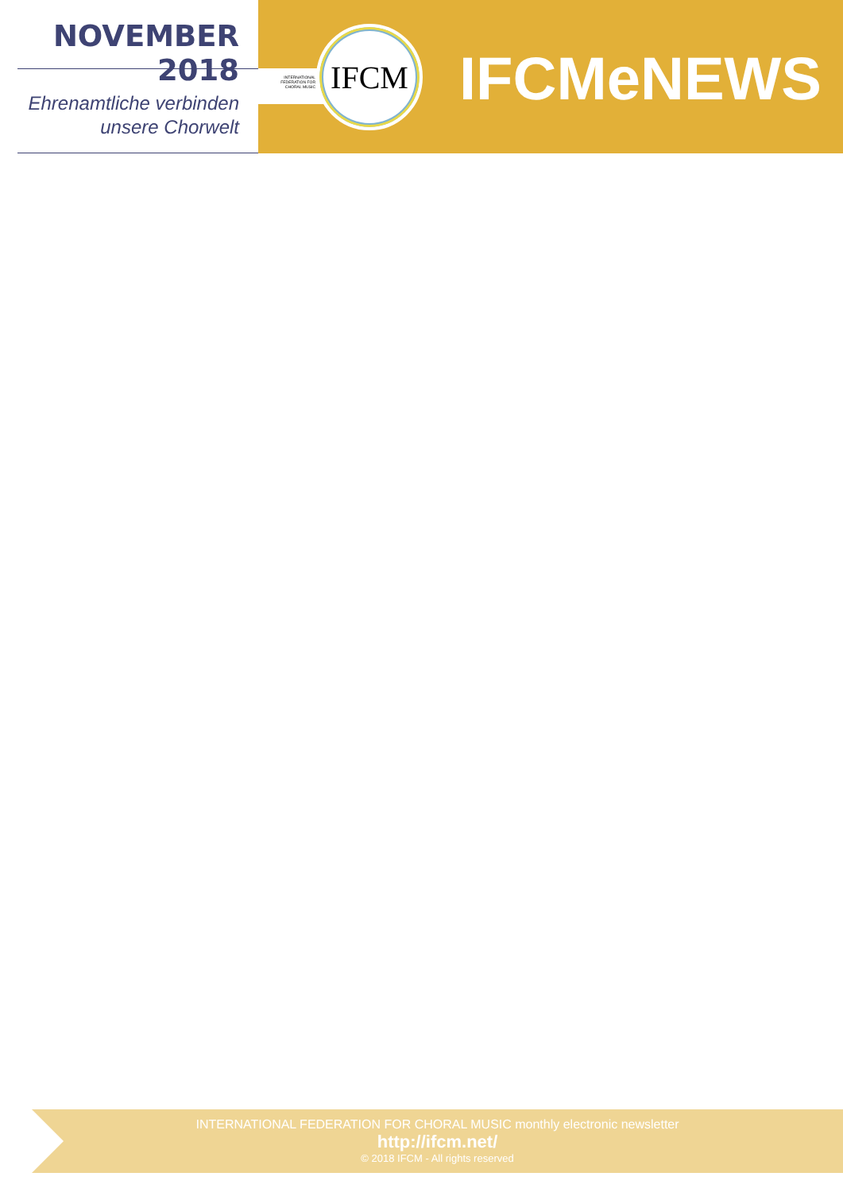NOVEMBER 2018
Ehrenamtliche verbinden
unsere Chorwelt
INTERNATIONAL FEDERATION FOR CHORAL MUSIC
IFCM
IFCMeNEWS
INTERNATIONAL FEDERATION FOR CHORAL MUSIC monthly electronic newsletter
http://ifcm.net/
© 2018 IFCM - All rights reserved